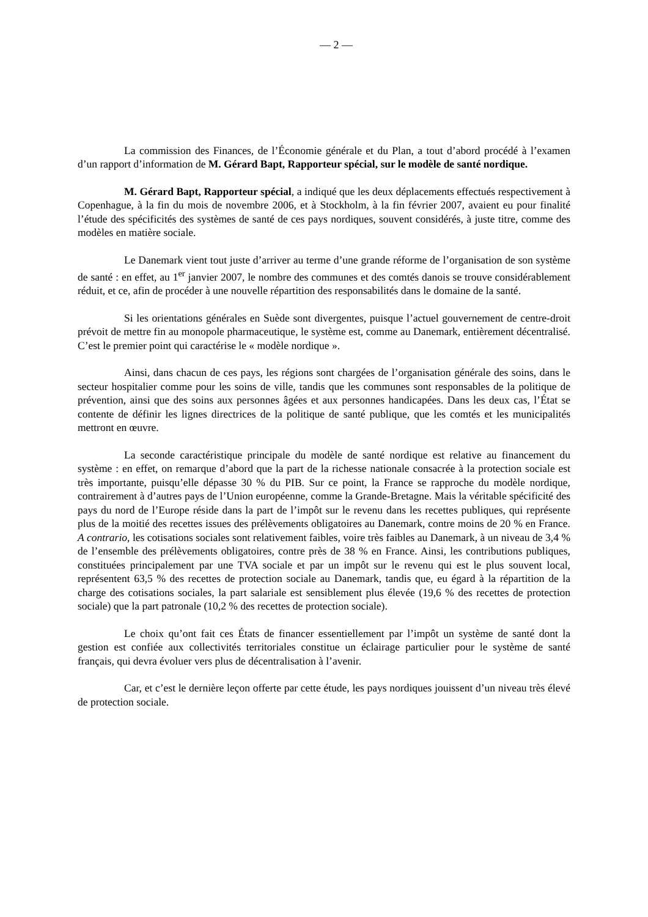— 2 —
La commission des Finances, de l’Économie générale et du Plan, a tout d’abord procédé à l’examen d’un rapport d’information de M. Gérard Bapt, Rapporteur spécial, sur le modèle de santé nordique.
M. Gérard Bapt, Rapporteur spécial, a indiqué que les deux déplacements effectués respectivement à Copenhague, à la fin du mois de novembre 2006, et à Stockholm, à la fin février 2007, avaient eu pour finalité l’étude des spécificités des systèmes de santé de ces pays nordiques, souvent considérés, à juste titre, comme des modèles en matière sociale.
Le Danemark vient tout juste d’arriver au terme d’une grande réforme de l’organisation de son système de santé : en effet, au 1<sup>er</sup> janvier 2007, le nombre des communes et des comtés danois se trouve considérablement réduit, et ce, afin de procéder à une nouvelle répartition des responsabilités dans le domaine de la santé.
Si les orientations générales en Suède sont divergentes, puisque l’actuel gouvernement de centre-droit prévoit de mettre fin au monopole pharmaceutique, le système est, comme au Danemark, entièrement décentralisé. C’est le premier point qui caractérise le « modèle nordique ».
Ainsi, dans chacun de ces pays, les régions sont chargées de l’organisation générale des soins, dans le secteur hospitalier comme pour les soins de ville, tandis que les communes sont responsables de la politique de prévention, ainsi que des soins aux personnes âgées et aux personnes handicapées. Dans les deux cas, l’État se contente de définir les lignes directrices de la politique de santé publique, que les comtés et les municipalités mettront en œuvre.
La seconde caractéristique principale du modèle de santé nordique est relative au financement du système : en effet, on remarque d’abord que la part de la richesse nationale consacrée à la protection sociale est très importante, puisqu’elle dépasse 30 % du PIB. Sur ce point, la France se rapproche du modèle nordique, contrairement à d’autres pays de l’Union européenne, comme la Grande-Bretagne. Mais la véritable spécificité des pays du nord de l’Europe réside dans la part de l’impôt sur le revenu dans les recettes publiques, qui représente plus de la moitié des recettes issues des prélèvements obligatoires au Danemark, contre moins de 20 % en France. A contrario, les cotisations sociales sont relativement faibles, voire très faibles au Danemark, à un niveau de 3,4 % de l’ensemble des prélèvements obligatoires, contre près de 38 % en France. Ainsi, les contributions publiques, constituées principalement par une TVA sociale et par un impôt sur le revenu qui est le plus souvent local, représentent 63,5 % des recettes de protection sociale au Danemark, tandis que, eu égard à la répartition de la charge des cotisations sociales, la part salariale est sensiblement plus élevée (19,6 % des recettes de protection sociale) que la part patronale (10,2 % des recettes de protection sociale).
Le choix qu’ont fait ces États de financer essentiellement par l’impôt un système de santé dont la gestion est confiée aux collectivités territoriales constitue un éclairage particulier pour le système de santé français, qui devra évoluer vers plus de décentralisation à l’avenir.
Car, et c’est le dernière leçon offerte par cette étude, les pays nordiques jouissent d’un niveau très élevé de protection sociale.